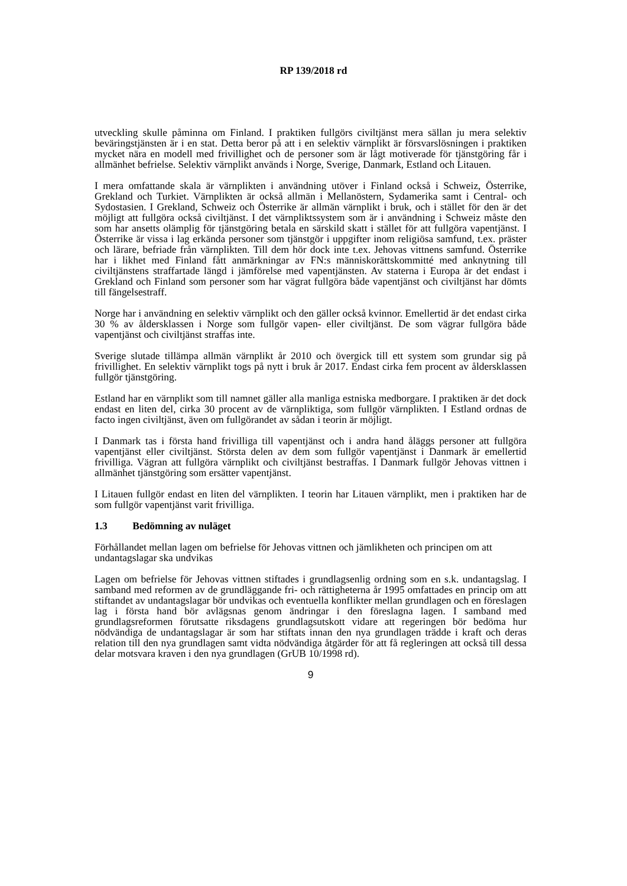RP 139/2018 rd
utveckling skulle påminna om Finland. I praktiken fullgörs civiltjänst mera sällan ju mera selektiv beväringstjänsten är i en stat. Detta beror på att i en selektiv värnplikt är försvarslösningen i praktiken mycket nära en modell med frivillighet och de personer som är lågt motiverade för tjänstgöring får i allmänhet befrielse. Selektiv värnplikt används i Norge, Sverige, Danmark, Estland och Litauen.
I mera omfattande skala är värnplikten i användning utöver i Finland också i Schweiz, Österrike, Grekland och Turkiet. Värnplikten är också allmän i Mellanöstern, Sydamerika samt i Central- och Sydostasien. I Grekland, Schweiz och Österrike är allmän värnplikt i bruk, och i stället för den är det möjligt att fullgöra också civiltjänst. I det värnpliktssystem som är i användning i Schweiz måste den som har ansetts olämplig för tjänstgöring betala en särskild skatt i stället för att fullgöra vapentjänst. I Österrike är vissa i lag erkända personer som tjänstgör i uppgifter inom religiösa samfund, t.ex. präster och lärare, befriade från värnplikten. Till dem hör dock inte t.ex. Jehovas vittnens samfund. Österrike har i likhet med Finland fått anmärkningar av FN:s människorättskommitté med anknytning till civiltjänstens straffartade längd i jämförelse med vapentjänsten. Av staterna i Europa är det endast i Grekland och Finland som personer som har vägrat fullgöra både vapentjänst och civiltjänst har dömts till fängelsestraff.
Norge har i användning en selektiv värnplikt och den gäller också kvinnor. Emellertid är det endast cirka 30 % av åldersklassen i Norge som fullgör vapen- eller civiltjänst. De som vägrar fullgöra både vapentjänst och civiltjänst straffas inte.
Sverige slutade tillämpa allmän värnplikt år 2010 och övergick till ett system som grundar sig på frivillighet. En selektiv värnplikt togs på nytt i bruk år 2017. Endast cirka fem procent av åldersklassen fullgör tjänstgöring.
Estland har en värnplikt som till namnet gäller alla manliga estniska medborgare. I praktiken är det dock endast en liten del, cirka 30 procent av de värnpliktiga, som fullgör värnplikten. I Estland ordnas de facto ingen civiltjänst, även om fullgörandet av sådan i teorin är möjligt.
I Danmark tas i första hand frivilliga till vapentjänst och i andra hand åläggs personer att fullgöra vapentjänst eller civiltjänst. Största delen av dem som fullgör vapentjänst i Danmark är emellertid frivilliga. Vägran att fullgöra värnplikt och civiltjänst bestraffas. I Danmark fullgör Jehovas vittnen i allmänhet tjänstgöring som ersätter vapentjänst.
I Litauen fullgör endast en liten del värnplikten. I teorin har Litauen värnplikt, men i praktiken har de som fullgör vapentjänst varit frivilliga.
1.3 Bedömning av nuläget
Förhållandet mellan lagen om befrielse för Jehovas vittnen och jämlikheten och principen om att undantagslagar ska undvikas
Lagen om befrielse för Jehovas vittnen stiftades i grundlagsenlig ordning som en s.k. undantagslag. I samband med reformen av de grundläggande fri- och rättigheterna år 1995 omfattades en princip om att stiftandet av undantagslagar bör undvikas och eventuella konflikter mellan grundlagen och en föreslagen lag i första hand bör avlägsnas genom ändringar i den föreslagna lagen. I samband med grundlagsreformen förutsatte riksdagens grundlagsutskott vidare att regeringen bör bedöma hur nödvändiga de undantagslagar är som har stiftats innan den nya grundlagen trädde i kraft och deras relation till den nya grundlagen samt vidta nödvändiga åtgärder för att få regleringen att också till dessa delar motsvara kraven i den nya grundlagen (GrUB 10/1998 rd).
9